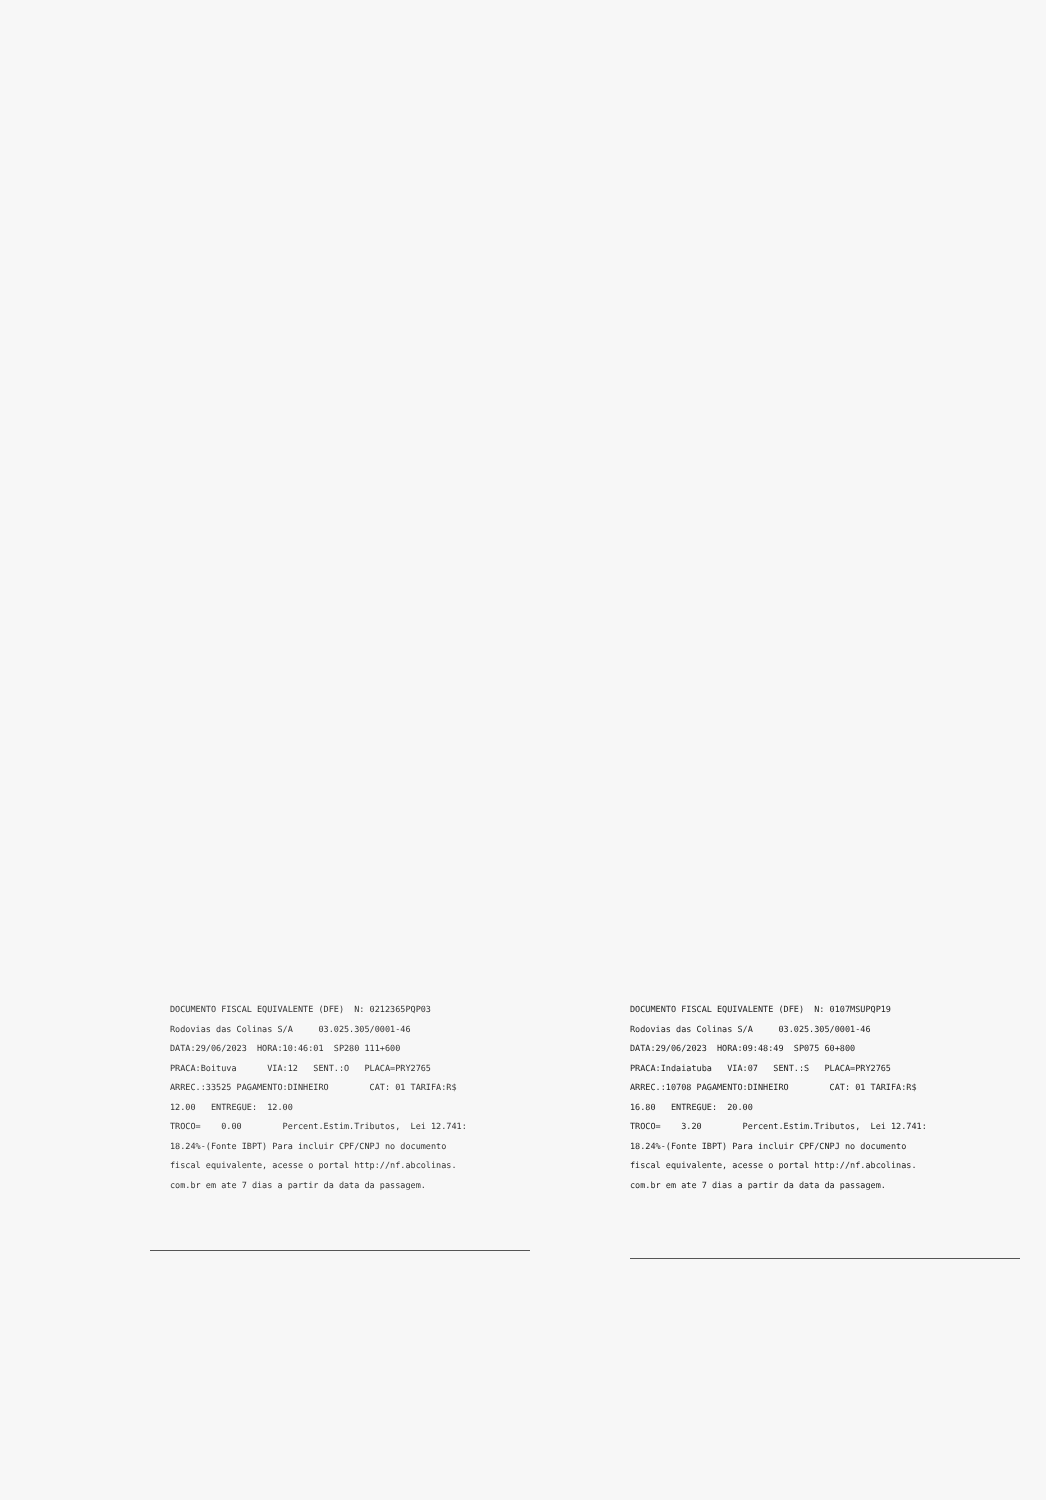DOCUMENTO FISCAL EQUIVALENTE (DFE) N: 0212365PQP03 Rodovias das Colinas S/A 03.025.305/0001-46 DATA:29/06/2023 HORA:10:46:01 SP280 111+600 PRACA:Boituva VIA:12 SENT.:O PLACA=PRY2765 ARREC.:33525 PAGAMENTO:DINHEIRO CAT: 01 TARIFA:R$ 12.00 ENTREGUE: 12.00 TROCO= 0.00 Percent.Estim.Tributos, Lei 12.741: 18.24%-(Fonte IBPT) Para incluir CPF/CNPJ no documento fiscal equivalente, acesse o portal http://nf.abcolinas. com.br em ate 7 dias a partir da data da passagem.
DOCUMENTO FISCAL EQUIVALENTE (DFE) N: 0107MSUPQP19 Rodovias das Colinas S/A 03.025.305/0001-46 DATA:29/06/2023 HORA:09:48:49 SP075 60+800 PRACA:Indaiatuba VIA:07 SENT.:S PLACA=PRY2765 ARREC.:10708 PAGAMENTO:DINHEIRO CAT: 01 TARIFA:R$ 16.80 ENTREGUE: 20.00 TROCO= 3.20 Percent.Estim.Tributos, Lei 12.741: 18.24%-(Fonte IBPT) Para incluir CPF/CNPJ no documento fiscal equivalente, acesse o portal http://nf.abcolinas. com.br em ate 7 dias a partir da data da passagem.